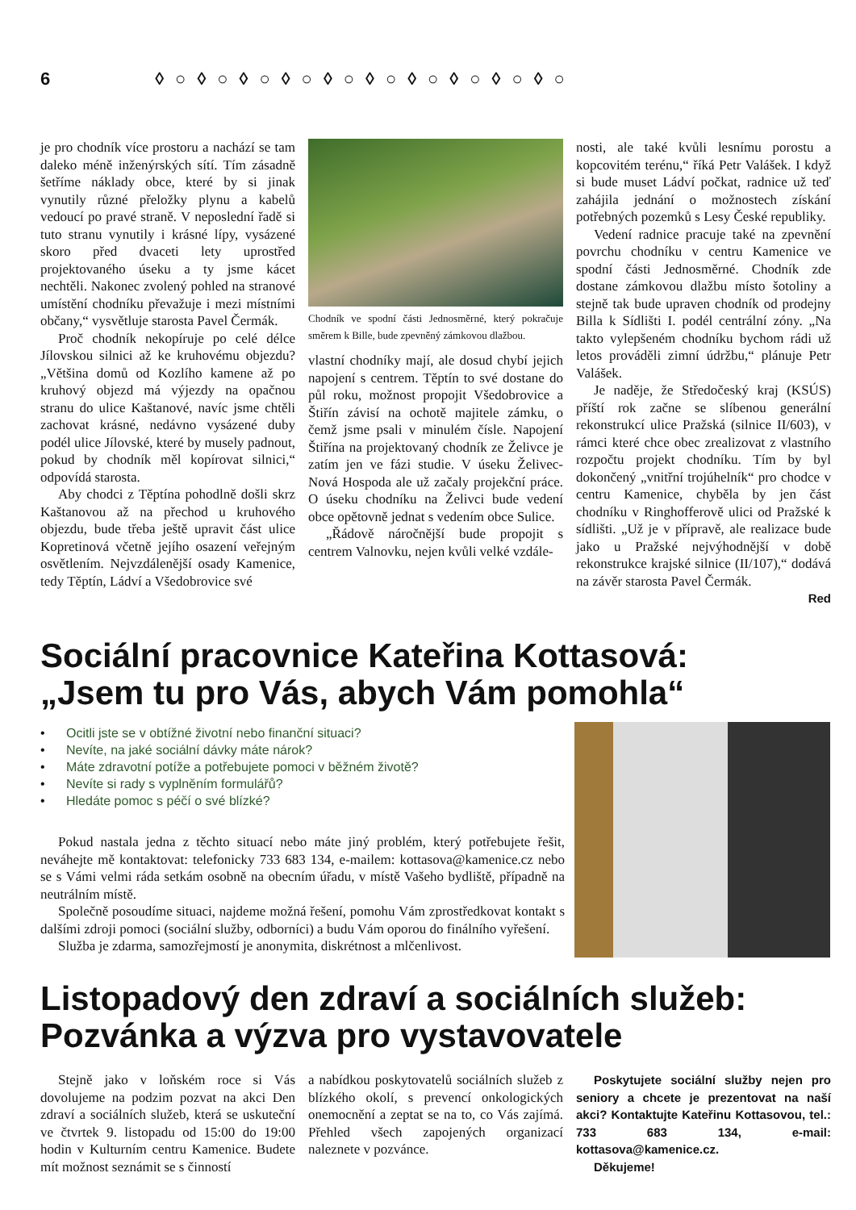6 ◊○◊○◊○◊○◊○◊○◊○◊○◊○◊○
je pro chodník více prostoru a nachází se tam daleko méně inženýrských sítí. Tím zásadně šetříme náklady obce, které by si jinak vynutily různé přeložky plynu a kabelů vedoucí po pravé straně. V neposlední řadě si tuto stranu vynutily i krásné lípy, vysázené skoro před dvaceti lety uprostřed projektovaného úseku a ty jsme kácet nechtěli. Nakonec zvolený pohled na stranové umístění chodníku převažuje i mezi místními občany,“ vysvětluje starosta Pavel Čermák.
Proč chodník nekopíruje po celé délce Jílovskou silnici až ke kruhovému objezdu? „Většina domů od Kozlího kamene až po kruhový objezd má výjezdy na opačnou stranu do ulice Kaštanové, navíc jsme chtěli zachovat krásné, nedávno vysázené duby podél ulice Jílovské, které by musely padnout, pokud by chodník měl kopírovat silnici,“ odpovídá starosta.
Aby chodci z Těptína pohodlně došli skrz Kaštanovou až na přechod u kruhového objezdu, bude třeba ještě upravit část ulice Kopretinová včetně jejího osazení veřejným osvětlením. Nejvzdálenější osady Kamenice, tedy Těptín, Ládví a Všedobrovice své
Chodník ve spodní části Jednosměrné, který pokračuje směrem k Bille, bude zpevněný zámkovou dlažbou.
vlastní chodníky mají, ale dosud chybí jejich napojení s centrem. Těptín to své dostane do půl roku, možnost propojit Všedobrovice a Štiřín závisí na ochotě majitele zámku, o čemž jsme psali v minulém čísle. Napojení Štiřína na projektovaný chodník ze Želivce je zatím jen ve fázi studie. V úseku Želivec-Nová Hospoda ale už začaly projekční práce. O úseku chodníku na Želivci bude vedení obce opětovně jednat s vedením obce Sulice.
„Řádově náročnější bude propojit s centrem Valnovku, nejen kvůli velké vzdále-
nosti, ale také kvůli lesnímu porostu a kopcovitém terénu,“ říká Petr Valášek. I když si bude muset Ládví počkat, radnice už teď zahájila jednání o možnostech získání potřebných pozemků s Lesy České republiky.
Vedení radnice pracuje také na zpevnění povrchu chodníku v centru Kamenice ve spodní části Jednosměrné. Chodník zde dostane zámkovou dlažbu místo šotoliny a stejně tak bude upraven chodník od prodejny Billa k Sídlišti I. podél centrální zóny. „Na takto vylepšeném chodníku bychom rádi už letos prováděli zimní údržbu,“ plánuje Petr Valášek.
Je naděje, že Středočeský kraj (KSÚS) příští rok začne se slíbenou generální rekonstrukcí ulice Pražská (silnice II/603), v rámci které chce obec zrealizovat z vlastního rozpočtu projekt chodníku. Tím by byl dokončený „vnitřní trojúhelník“ pro chodce v centru Kamenice, chyběla by jen část chodníku v Ringhofferově ulici od Pražské k sídlišti. „Už je v přípravě, ale realizace bude jako u Pražské nejvýhodnější v době rekonstrukce krajské silnice (II/107),“ dodává na závěr starosta Pavel Čermák.
Red
Sociální pracovnice Kateřina Kottasová:
„Jsem tu pro Vás, abych Vám pomohla“
• Ocitli jste se v obtížné životní nebo finanční situaci?
• Nevíte, na jaké sociální dávky máte nárok?
• Máte zdravotní potíže a potřebujete pomoci v běžném životě?
• Nevíte si rady s vyplněním formulářů?
• Hledáte pomoc s péčí o své blízké?
Pokud nastala jedna z těchto situací nebo máte jiný problém, který potřebujete řešit, neváhejte mě kontaktovat: telefonicky 733 683 134, e-mailem: kottasova@kamenice.cz nebo se s Vámi velmi ráda setkám osobně na obecním úřadu, v místě Vašeho bydliště, případně na neutrálním místě.
Společně posoudíme situaci, najdeme možná řešení, pomohu Vám zprostředkovat kontakt s dalšími zdroji pomoci (sociální služby, odborníci) a budu Vám oporou do finálního vyřešení.
Služba je zdarma, samozřejmostí je anonymita, diskrétnost a mlčenlivost.
Listopadový den zdraví a sociálních služeb:
Pozvánka a výzva pro vystavovatele
Stejně jako v loňském roce si Vás dovolujeme na podzim pozvat na akci Den zdraví a sociálních služeb, která se uskuteční ve čtvrtek 9. listopadu od 15:00 do 19:00 hodin v Kulturním centru Kamenice. Budete mít možnost seznámit se s činností
a nabídkou poskytovatelů sociálních služeb z blízkého okolí, s prevencí onkologických onemocnění a zeptat se na to, co Vás zajímá. Přehled všech zapojených organizací naleznete v pozvánce.
Poskytujete sociální služby nejen pro seniory a chcete je prezentovat na naší akci? Kontaktujte Kateřinu Kottasovou, tel.: 733 683 134, e-mail: kottasova@kamenice.cz.
Děkujeme!